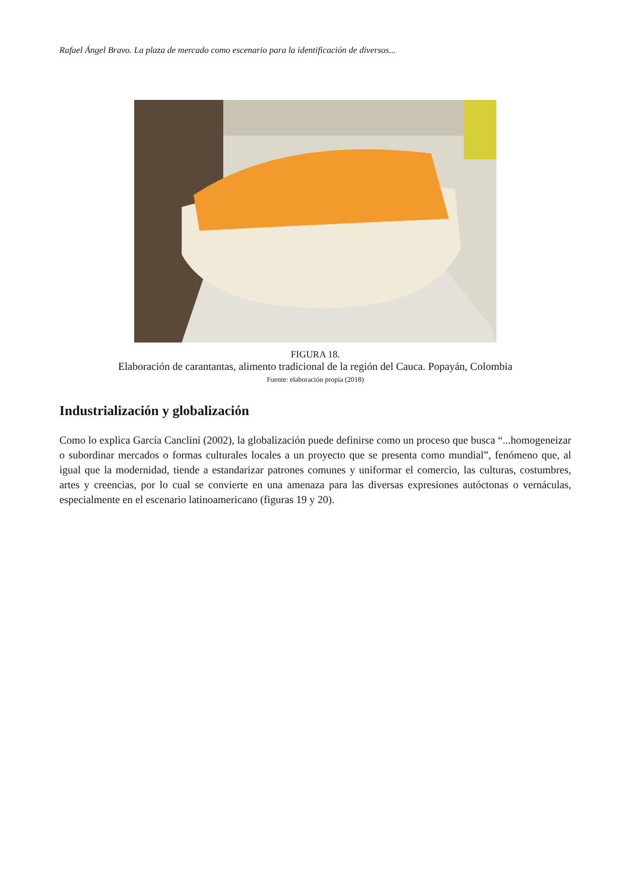Rafael Ángel Bravo. La plaza de mercado como escenario para la identificación de diversos...
FIGURA 18.
Elaboración de carantantas, alimento tradicional de la región del Cauca. Popayán, Colombia
Fuente: elaboración propia (2018)
Industrialización y globalización
Como lo explica García Canclini (2002), la globalización puede definirse como un proceso que busca “...homogeneizar o subordinar mercados o formas culturales locales a un proyecto que se presenta como mundial”, fenómeno que, al igual que la modernidad, tiende a estandarizar patrones comunes y uniformar el comercio, las culturas, costumbres, artes y creencias, por lo cual se convierte en una amenaza para las diversas expresiones autóctonas o vernáculas, especialmente en el escenario latinoamericano (figuras 19 y 20).